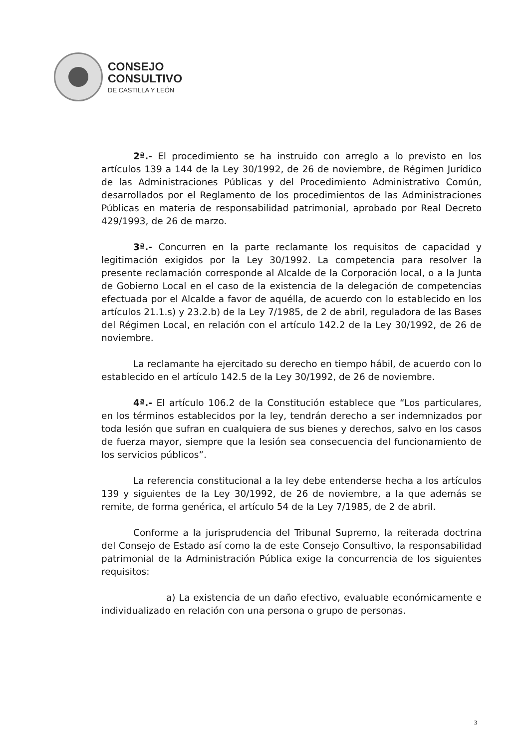CONSEJO
CONSULTIVO
DE CASTILLA Y LEÓN
2ª.- El procedimiento se ha instruido con arreglo a lo previsto en los artículos 139 a 144 de la Ley 30/1992, de 26 de noviembre, de Régimen Jurídico de las Administraciones Públicas y del Procedimiento Administrativo Común, desarrollados por el Reglamento de los procedimientos de las Administraciones Públicas en materia de responsabilidad patrimonial, aprobado por Real Decreto 429/1993, de 26 de marzo.
3ª.- Concurren en la parte reclamante los requisitos de capacidad y legitimación exigidos por la Ley 30/1992. La competencia para resolver la presente reclamación corresponde al Alcalde de la Corporación local, o a la Junta de Gobierno Local en el caso de la existencia de la delegación de competencias efectuada por el Alcalde a favor de aquélla, de acuerdo con lo establecido en los artículos 21.1.s) y 23.2.b) de la Ley 7/1985, de 2 de abril, reguladora de las Bases del Régimen Local, en relación con el artículo 142.2 de la Ley 30/1992, de 26 de noviembre.
La reclamante ha ejercitado su derecho en tiempo hábil, de acuerdo con lo establecido en el artículo 142.5 de la Ley 30/1992, de 26 de noviembre.
4ª.- El artículo 106.2 de la Constitución establece que “Los particulares, en los términos establecidos por la ley, tendrán derecho a ser indemnizados por toda lesión que sufran en cualquiera de sus bienes y derechos, salvo en los casos de fuerza mayor, siempre que la lesión sea consecuencia del funcionamiento de los servicios públicos”.
La referencia constitucional a la ley debe entenderse hecha a los artículos 139 y siguientes de la Ley 30/1992, de 26 de noviembre, a la que además se remite, de forma genérica, el artículo 54 de la Ley 7/1985, de 2 de abril.
Conforme a la jurisprudencia del Tribunal Supremo, la reiterada doctrina del Consejo de Estado así como la de este Consejo Consultivo, la responsabilidad patrimonial de la Administración Pública exige la concurrencia de los siguientes requisitos:
a) La existencia de un daño efectivo, evaluable económicamente e individualizado en relación con una persona o grupo de personas.
3